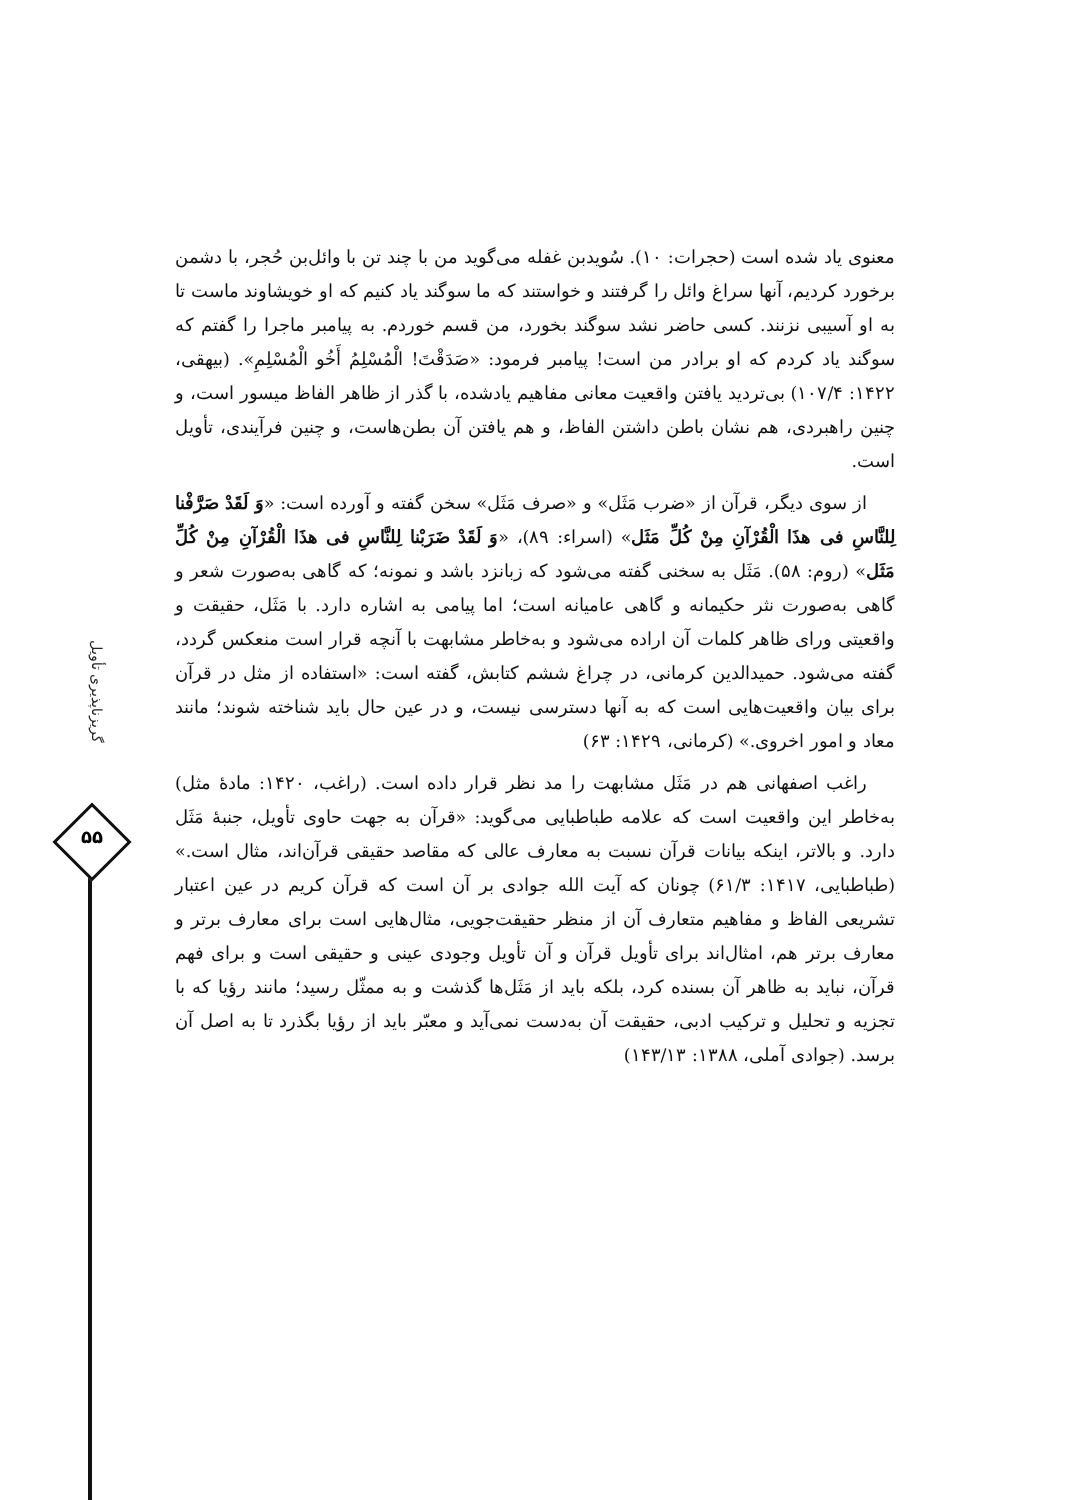معنوی یاد شده است (حجرات: ۱۰). سُویدبن غفله می‌گوید من با چند تن با وائل‌بن حُجر، با دشمن برخورد کردیم، آنها سراغ وائل را گرفتند و خواستند که ما سوگند یاد کنیم که او خویشاوند ماست تا به او آسیبی نزنند. کسی حاضر نشد سوگند بخورد، من قسم خوردم. به پیامبر ماجرا را گفتم که سوگند یاد کردم که او برادر من است! پیامبر فرمود: «صَدَقْتَ! الْمُسْلِمُ أَخُو الْمُسْلِمِ». (بیهقی، ۱۴۲۲: ۱۰۷/۴) بی‌تردید یافتن واقعیت معانی مفاهیم یادشده، با گذر از ظاهر الفاظ میسور است، و چنین راهبردی، هم نشان باطن داشتن الفاظ، و هم یافتن آن بطن‌هاست، و چنین فرآیندی، تأویل است.
از سوی دیگر، قرآن از «ضرب مَثَل» و «صرف مَثَل» سخن گفته و آورده است: «وَ لَقَدْ صَرَّفْنا لِلنَّاسِ فی هذَا الْقُرْآنِ مِنْ کُلِّ مَثَل» (اسراء: ۸۹)، «وَ لَقَدْ ضَرَبْنا لِلنَّاسِ فی هذَا الْقُرْآنِ مِنْ کُلِّ مَثَل» (روم: ۵۸). مَثَل به سخنی گفته می‌شود که زبانزد باشد و نمونه؛ که گاهی به‌صورت شعر و گاهی به‌صورت نثر حکیمانه و گاهی عامیانه است؛ اما پیامی به اشاره دارد. با مَثَل، حقیقت و واقعیتی ورای ظاهر کلمات آن اراده می‌شود و به‌خاطر مشابهت با آنچه قرار است منعکس گردد، گفته می‌شود. حمیدالدین کرمانی، در چراغ ششم کتابش، گفته است: «استفاده از مثل در قرآن برای بیان واقعیت‌هایی است که به آنها دسترسی نیست، و در عین حال باید شناخته شوند؛ مانند معاد و امور اخروی.» (کرمانی، ۱۴۲۹: ۶۳)
راغب اصفهانی هم در مَثَل مشابهت را مد نظر قرار داده است. (راغب، ۱۴۲۰: مادهٔ مثل) به‌خاطر این واقعیت است که علامه طباطبایی می‌گوید: «قرآن به جهت حاوی تأویل، جنبهٔ مَثَل دارد. و بالاتر، اینکه بیانات قرآن نسبت به معارف عالی که مقاصد حقیقی قرآن‌اند، مثال است.» (طباطبایی، ۱۴۱۷: ۶۱/۳) چونان که آیت الله جوادی بر آن است که قرآن کریم در عین اعتبار تشریعی الفاظ و مفاهیم متعارف آن از منظر حقیقت‌جویی، مثال‌هایی است برای معارف برتر و معارف برتر هم، امثال‌اند برای تأویل قرآن و آن تأویل وجودی عینی و حقیقی است و برای فهم قرآن، نباید به ظاهر آن بسنده کرد، بلکه باید از مَثَل‌ها گذشت و به ممثّل رسید؛ مانند رؤیا که با تجزیه و تحلیل و ترکیب ادبی، حقیقت آن به‌دست نمی‌آید و معبّر باید از رؤیا بگذرد تا به اصل آن برسد. (جوادی آملی، ۱۳۸۸: ۱۴۳/۱۳)
گریزناپذیری تأویل
۵۵